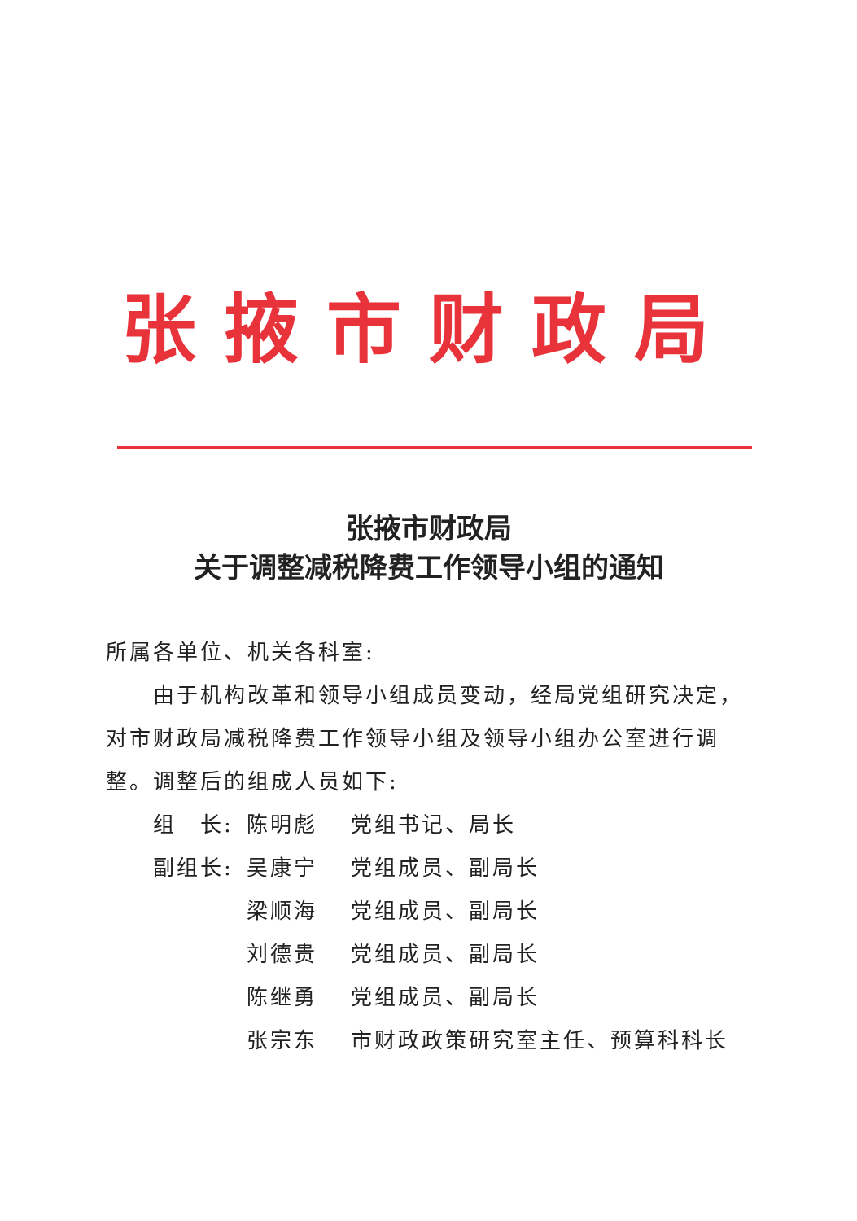张掖市财政局
张掖市财政局
关于调整减税降费工作领导小组的通知
所属各单位、机关各科室:
由于机构改革和领导小组成员变动，经局党组研究决定，对市财政局减税降费工作领导小组及领导小组办公室进行调整。调整后的组成人员如下:
组　长: 陈明彪 党组书记、局长
副组长: 吴康宁 党组成员、副局长
梁顺海 党组成员、副局长
刘德贵 党组成员、副局长
陈继勇 党组成员、副局长
张宗东 市财政政策研究室主任、预算科科长